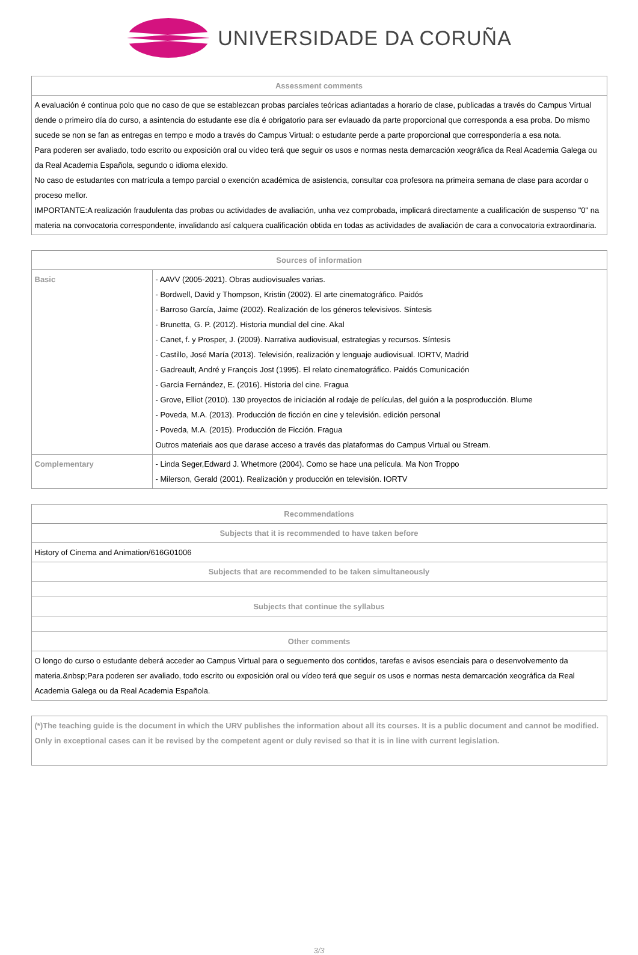UNIVERSIDADE DA CORUÑA
| Assessment comments |
| --- |
| A evaluación é continua polo que no caso de que se establezcan probas parciales teóricas adiantadas a horario de clase, publicadas a través do Campus Virtual dende o primeiro día do curso, a asintencia do estudante ese día é obrigatorio para ser evlauado da parte proporcional que corresponda a esa proba. Do mismo sucede se non se fan as entregas en tempo e modo a través do Campus Virtual: o estudante perde a parte proporcional que correspondería a esa nota. Para poderen ser avaliado, todo escrito ou exposición oral ou vídeo terá que seguir os usos e normas nesta demarcación xeográfica da Real Academia Galega ou da Real Academia Española, segundo o idioma elexido. No caso de estudantes con matrícula a tempo parcial o exención académica de asistencia, consultar coa profesora na primeira semana de clase para acordar o proceso mellor. IMPORTANTE:A realización fraudulenta das probas ou actividades de avaliación, unha vez comprobada, implicará directamente a cualificación de suspenso "0" na materia na convocatoria correspondente, invalidando así calquera cualificación obtida en todas as actividades de avaliación de cara a convocatoria extraordinaria. |
| Sources of information | |
| --- | --- |
| Basic | - AAVV (2005-2021). Obras audiovisuales varias. - Bordwell, David y Thompson, Kristin (2002). El arte cinematográfico. Paidós - Barroso García, Jaime (2002). Realización de los géneros televisivos. Síntesis - Brunetta, G. P. (2012). Historia mundial del cine. Akal - Canet, f. y Prosper, J. (2009). Narrativa audiovisual, estrategias y recursos. Síntesis - Castillo, José María (2013). Televisión, realización y lenguaje audiovisual. IORTV, Madrid - Gadreault, André y François Jost (1995). El relato cinematográfico. Paidós Comunicación - García Fernández, E. (2016). Historia del cine. Fragua - Grove, Elliot (2010). 130 proyectos de iniciación al rodaje de películas, del guión a la posproducción. Blume - Poveda, M.A. (2013). Producción de ficción en cine y televisión. edición personal - Poveda, M.A. (2015). Producción de Ficción. Fragua Outros materiais aos que darase acceso a través das plataformas do Campus Virtual ou Stream. |
| Complementary | - Linda Seger,Edward J. Whetmore (2004). Como se hace una película. Ma Non Troppo - Milerson, Gerald (2001). Realización y producción en televisión. IORTV |
| Recommendations |
| --- |
| Subjects that it is recommended to have taken before |
| History of Cinema and Animation/616G01006 |
| Subjects that are recommended to be taken simultaneously |
| Subjects that continue the syllabus |
| Other comments |
| O longo do curso o estudante deberá acceder ao Campus Virtual para o seguemento dos contidos, tarefas e avisos esenciais para o desenvolvemento da materia.&nbsp;Para poderen ser avaliado, todo escrito ou exposición oral ou vídeo terá que seguir os usos e normas nesta demarcación xeográfica da Real Academia Galega ou da Real Academia Española. |
| (*)The teaching guide is the document in which the URV publishes the information about all its courses. It is a public document and cannot be modified. Only in exceptional cases can it be revised by the competent agent or duly revised so that it is in line with current legislation. |
3/3